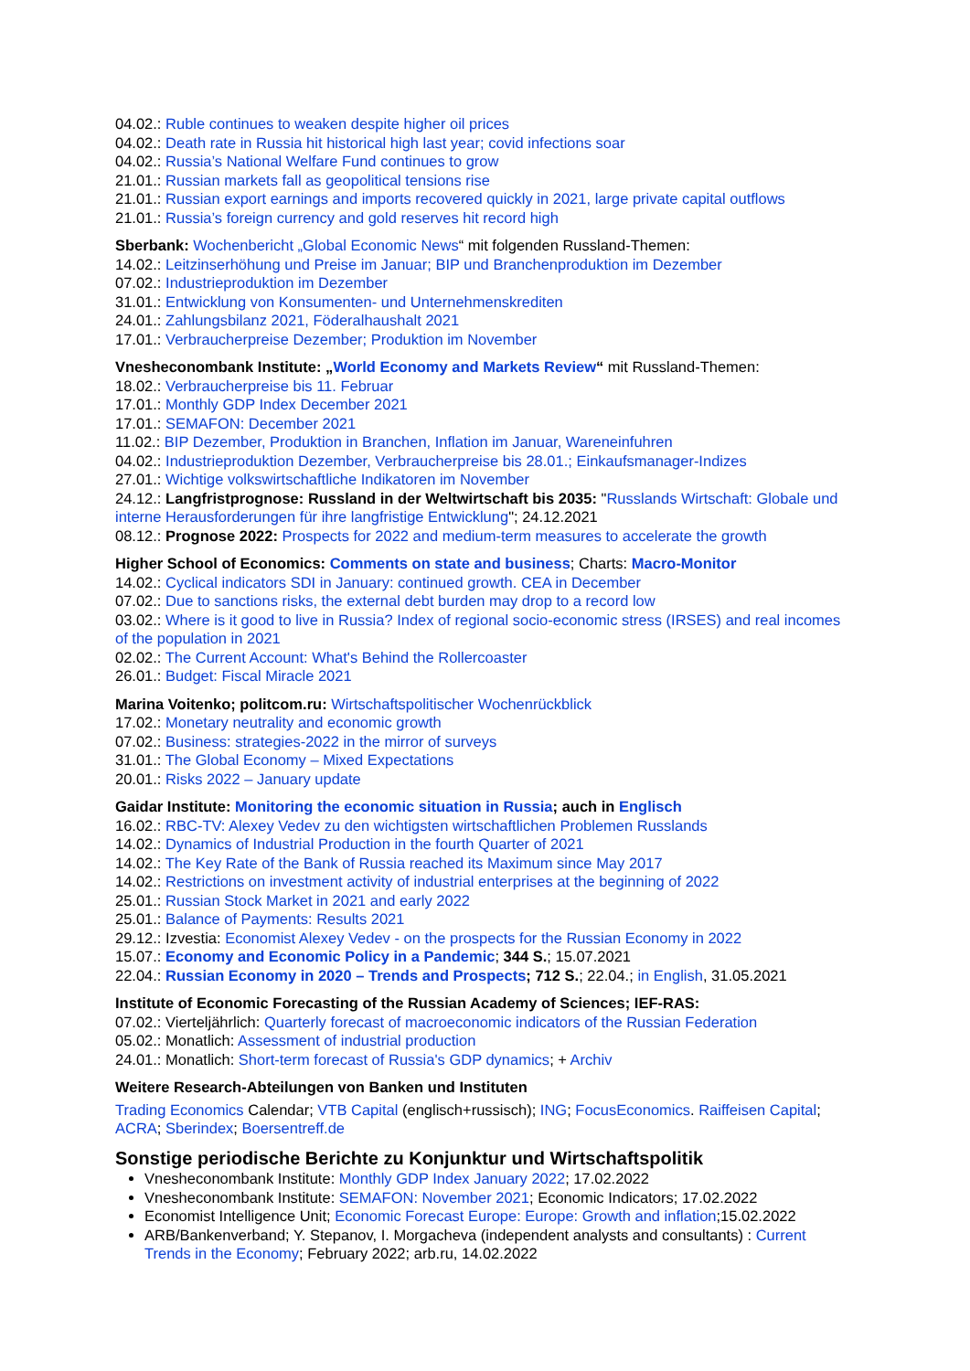04.02.: Ruble continues to weaken despite higher oil prices
04.02.: Death rate in Russia hit historical high last year; covid infections soar
04.02.: Russia’s National Welfare Fund continues to grow
21.01.: Russian markets fall as geopolitical tensions rise
21.01.: Russian export earnings and imports recovered quickly in 2021, large private capital outflows
21.01.: Russia’s foreign currency and gold reserves hit record high
Sberbank: Wochenbericht „Global Economic News“ mit folgenden Russland-Themen:
14.02.: Leitzinserhöhung und Preise im Januar; BIP und Branchenproduktion im Dezember
07.02.: Industrieproduktion im Dezember
31.01.: Entwicklung von Konsumenten- und Unternehmenskrediten
24.01.: Zahlungsbilanz 2021, Föderalhaushalt 2021
17.01.: Verbraucherpreise Dezember; Produktion im November
Vnesheconombank Institute: „World Economy and Markets Review“ mit Russland-Themen:
18.02.: Verbraucherpreise bis 11. Februar
17.01.: Monthly GDP Index December 2021
17.01.: SEMAFON: December 2021
11.02.: BIP Dezember, Produktion in Branchen, Inflation im Januar, Wareneinfuhren
04.02.: Industrieproduktion Dezember, Verbraucherpreise bis 28.01.; Einkaufsmanager-Indizes
27.01.: Wichtige volkswirtschaftliche Indikatoren im November
24.12.: Langfristprognose: Russland in der Weltwirtschaft bis 2035: "Russlands Wirtschaft: Globale und interne Herausforderungen für ihre langfristige Entwicklung"; 24.12.2021
08.12.: Prognose 2022: Prospects for 2022 and medium-term measures to accelerate the growth
Higher School of Economics: Comments on state and business; Charts: Macro-Monitor
14.02.: Cyclical indicators SDI in January: continued growth. CEA in December
07.02.: Due to sanctions risks, the external debt burden may drop to a record low
03.02.: Where is it good to live in Russia? Index of regional socio-economic stress (IRSES) and real incomes of the population in 2021
02.02.: The Current Account: What's Behind the Rollercoaster
26.01.: Budget: Fiscal Miracle 2021
Marina Voitenko; politcom.ru: Wirtschaftspolitischer Wochenrückblick
17.02.: Monetary neutrality and economic growth
07.02.: Business: strategies-2022 in the mirror of surveys
31.01.: The Global Economy – Mixed Expectations
20.01.: Risks 2022 – January update
Gaidar Institute: Monitoring the economic situation in Russia; auch in Englisch
16.02.: RBC-TV: Alexey Vedev zu den wichtigsten wirtschaftlichen Problemen Russlands
14.02.: Dynamics of Industrial Production in the fourth Quarter of 2021
14.02.: The Key Rate of the Bank of Russia reached its Maximum since May 2017
14.02.: Restrictions on investment activity of industrial enterprises at the beginning of 2022
25.01.: Russian Stock Market in 2021 and early 2022
25.01.: Balance of Payments: Results 2021
29.12.: Izvestia: Economist Alexey Vedev - on the prospects for the Russian Economy in 2022
15.07.: Economy and Economic Policy in a Pandemic; 344 S.; 15.07.2021
22.04.: Russian Economy in 2020 – Trends and Prospects; 712 S.; 22.04.; in English, 31.05.2021
Institute of Economic Forecasting of the Russian Academy of Sciences; IEF-RAS:
07.02.: Vierteljährlich: Quarterly forecast of macroeconomic indicators of the Russian Federation
05.02.: Monatlich: Assessment of industrial production
24.01.: Monatlich: Short-term forecast of Russia's GDP dynamics; + Archiv
Weitere Research-Abteilungen von Banken und Instituten
Trading Economics Calendar; VTB Capital (englisch+russisch); ING; FocusEconomics. Raiffeisen Capital; ACRA; Sberindex; Boersentreff.de
Sonstige periodische Berichte zu Konjunktur und Wirtschaftspolitik
Vnesheconombank Institute: Monthly GDP Index January 2022; 17.02.2022
Vnesheconombank Institute: SEMAFON: November 2021; Economic Indicators; 17.02.2022
Economist Intelligence Unit; Economic Forecast Europe: Europe: Growth and inflation;15.02.2022
ARB/Bankenverband; Y. Stepanov, I. Morgacheva (independent analysts and consultants) : Current Trends in the Economy; February 2022; arb.ru, 14.02.2022